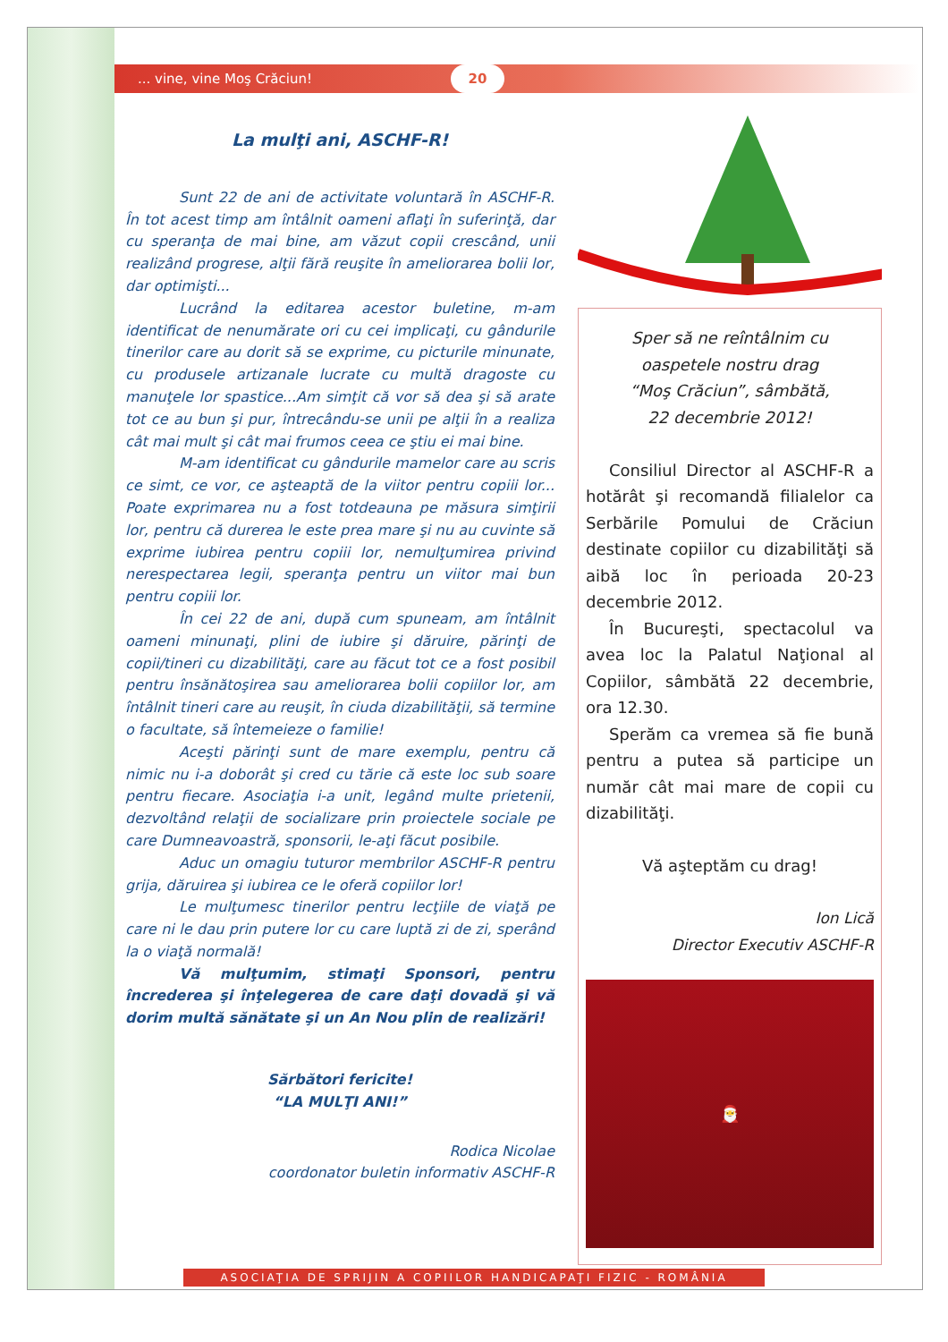... vine, vine Moş Crăciun!
20
La mulţi ani, ASCHF-R!
Sunt 22 de ani de activitate voluntară în ASCHF-R. În tot acest timp am întâlnit oameni aflaţi în suferinţă, dar cu speranţa de mai bine, am văzut copii crescând, unii realizând progrese, alţii fără reuşite în ameliorarea bolii lor, dar optimişti...
Lucrând la editarea acestor buletine, m-am identificat de nenumărate ori cu cei implicaţi, cu gândurile tinerilor care au dorit să se exprime, cu picturile minunate, cu produsele artizanale lucrate cu multă dragoste cu manuţele lor spastice...Am simţit că vor să dea şi să arate tot ce au bun şi pur, întrecându-se unii pe alţii în a realiza cât mai mult şi cât mai frumos ceea ce ştiu ei mai bine.
M-am identificat cu gândurile mamelor care au scris ce simt, ce vor, ce aşteaptă de la viitor pentru copiii lor... Poate exprimarea nu a fost totdeauna pe măsura simţirii lor, pentru că durerea le este prea mare şi nu au cuvinte să exprime iubirea pentru copiii lor, nemulţumirea privind nerespectarea legii, speranţa pentru un viitor mai bun pentru copiii lor.
În cei 22 de ani, după cum spuneam, am întâlnit oameni minunaţi, plini de iubire şi dăruire, părinţi de copii/tineri cu dizabilităţi, care au făcut tot ce a fost posibil pentru însănătoşirea sau ameliorarea bolii copiilor lor, am întâlnit tineri care au reuşit, în ciuda dizabilităţii, să termine o facultate, să întemeieze o familie!
Aceşti părinţi sunt de mare exemplu, pentru că nimic nu i-a doborât şi cred cu tărie că este loc sub soare pentru fiecare. Asociaţia i-a unit, legând multe prietenii, dezvoltând relaţii de socializare prin proiectele sociale pe care Dumneavoastră, sponsorii, le-aţi făcut posibile.
Aduc un omagiu tuturor membrilor ASCHF-R pentru grija, dăruirea şi iubirea ce le oferă copiilor lor!
Le mulţumesc tinerilor pentru lecţiile de viaţă pe care ni le dau prin putere lor cu care luptă zi de zi, sperând la o viaţă normală!
Vă mulţumim, stimaţi Sponsori, pentru încrederea şi înţelegerea de care daţi dovadă şi vă dorim multă sănătate şi un An Nou plin de realizări!
Sărbători fericite!
“LA MULŢI ANI!”
Rodica Nicolae
coordonator buletin informativ ASCHF-R
Sper să ne reîntâlnim cu
oaspetele nostru drag
“Moş Crăciun”, sâmbătă,
22 decembrie 2012!
Consiliul Director al ASCHF-R a hotărât şi recomandă filialelor ca Serbările Pomului de Crăciun destinate copiilor cu dizabilităţi să aibă loc în perioada 20-23 decembrie 2012.
În Bucureşti, spectacolul va avea loc la Palatul Naţional al Copiilor, sâmbătă 22 decembrie, ora 12.30.
Sperăm ca vremea să fie bună pentru a putea să participe un număr cât mai mare de copii cu dizabilităţi.
Vă aşteptăm cu drag!
Ion Lică
Director Executiv ASCHF-R
🎅
ASOCIAŢIA DE SPRIJIN A COPIILOR HANDICAPAŢI FIZIC - ROMÂNIA